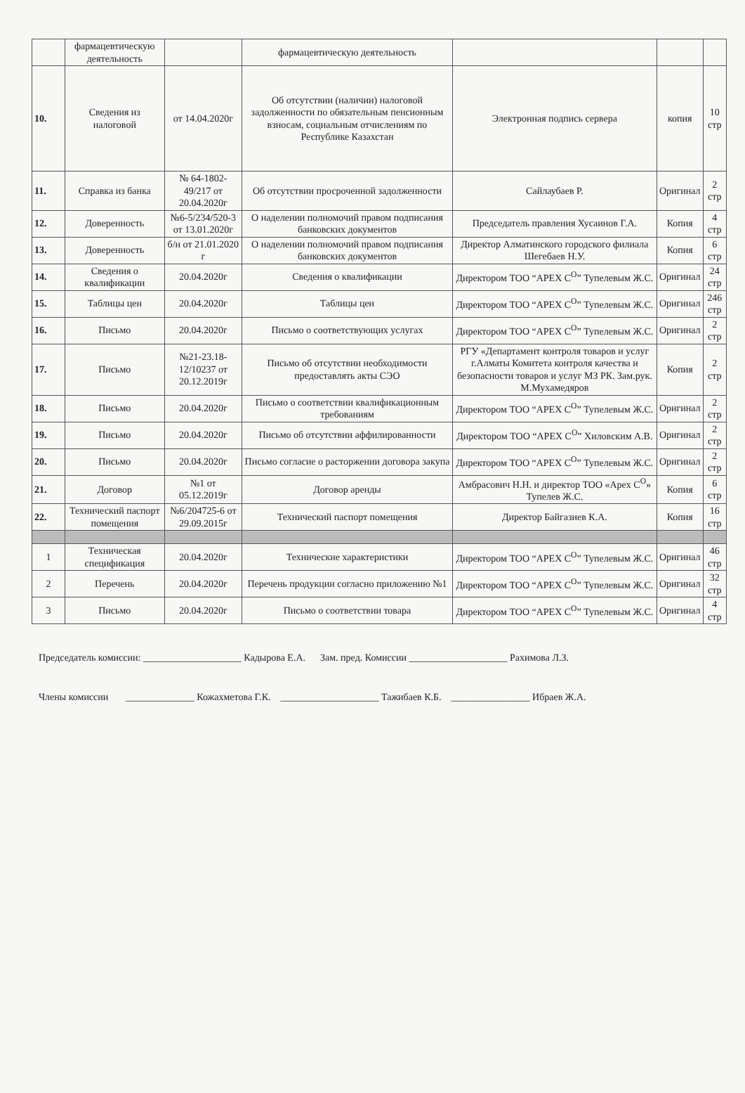| | фармацевтическую деятельность | | фармацевтическую деятельность | | | |
| 10. | Сведения из налоговой | от 14.04.2020г | Об отсутствии (наличии) налоговой задолженности по обязательным пенсионным взносам, социальным отчислениям по Республике Казахстан | Электронная подпись сервера | копия | 10 стр |
| 11. | Справка из банка | № 64-1802-49/217 от 20.04.2020г | Об отсутствии просроченной задолженности | Сайлаубаев Р. | Оригинал | 2 стр |
| 12. | Доверенность | №6-5/234/520-3 от 13.01.2020г | О наделении полномочий правом подписания банковских документов | Председатель правления Хусаинов Г.А. | Копия | 4 стр |
| 13. | Доверенность | б/н от 21.01.2020 г | О наделении полномочий правом подписания банковских документов | Директор Алматинского городского филиала Шегебаев Н.У. | Копия | 6 стр |
| 14. | Сведения о квалификации | 20.04.2020г | Сведения о квалификации | Директором ТОО “APEX C<sup>O</sup>” Тупелевым Ж.С. | Оригинал | 24 стр |
| 15. | Таблицы цен | 20.04.2020г | Таблицы цен | Директором ТОО “APEX C<sup>O</sup>” Тупелевым Ж.С. | Оригинал | 246 стр |
| 16. | Письмо | 20.04.2020г | Письмо о соответствующих услугах | Директором ТОО “APEX C<sup>O</sup>” Тупелевым Ж.С. | Оригинал | 2 стр |
| 17. | Письмо | №21-23.18-12/10237 от 20.12.2019г | Письмо об отсутствии необходимости предоставлять акты СЭО | РГУ «Департамент контроля товаров и услуг г.Алматы Комитета контроля качества и безопасности товаров и услуг МЗ РК. Зам.рук. М.Мухамедяров | Копия | 2 стр |
| 18. | Письмо | 20.04.2020г | Письмо о соответствии квалификационным требованиям | Директором ТОО “APEX C<sup>O</sup>” Тупелевым Ж.С. | Оригинал | 2 стр |
| 19. | Письмо | 20.04.2020г | Письмо об отсутствии аффилированности | Директором ТОО “APEX C<sup>O</sup>” Хиловским А.В. | Оригинал | 2 стр |
| 20. | Письмо | 20.04.2020г | Письмо согласие о расторжении договора закупа | Директором ТОО “APEX C<sup>O</sup>” Тупелевым Ж.С. | Оригинал | 2 стр |
| 21. | Договор | №1 от 05.12.2019г | Договор аренды | Амбрасович Н.Н. и директор ТОО «Apex C<sup>O</sup>» Тупелев Ж.С. | Копия | 6 стр |
| 22. | Технический паспорт помещения | №6/204725-6 от 29.09.2015г | Технический паспорт помещения | Директор Байгазиев К.А. | Копия | 16 стр |
| 1 | Техническая спецификация | 20.04.2020г | Технические характеристики | Директором ТОО “APEX C<sup>O</sup>” Тупелевым Ж.С. | Оригинал | 46 стр |
| 2 | Перечень | 20.04.2020г | Перечень продукции согласно приложению №1 | Директором ТОО “APEX C<sup>O</sup>” Тупелевым Ж.С. | Оригинал | 32 стр |
| 3 | Письмо | 20.04.2020г | Письмо о соответствии товара | Директором ТОО “APEX C<sup>O</sup>” Тупелевым Ж.С. | Оригинал | 4 стр |
Председатель комиссии: ____________________ Кадырова Е.А. Зам. пред. Комиссии ____________________ Рахимова Л.З.
Члены комиссии ______________ Кожахметова Г.К. ____________________ Тажибаев К.Б. ________________ Ибраев Ж.А.